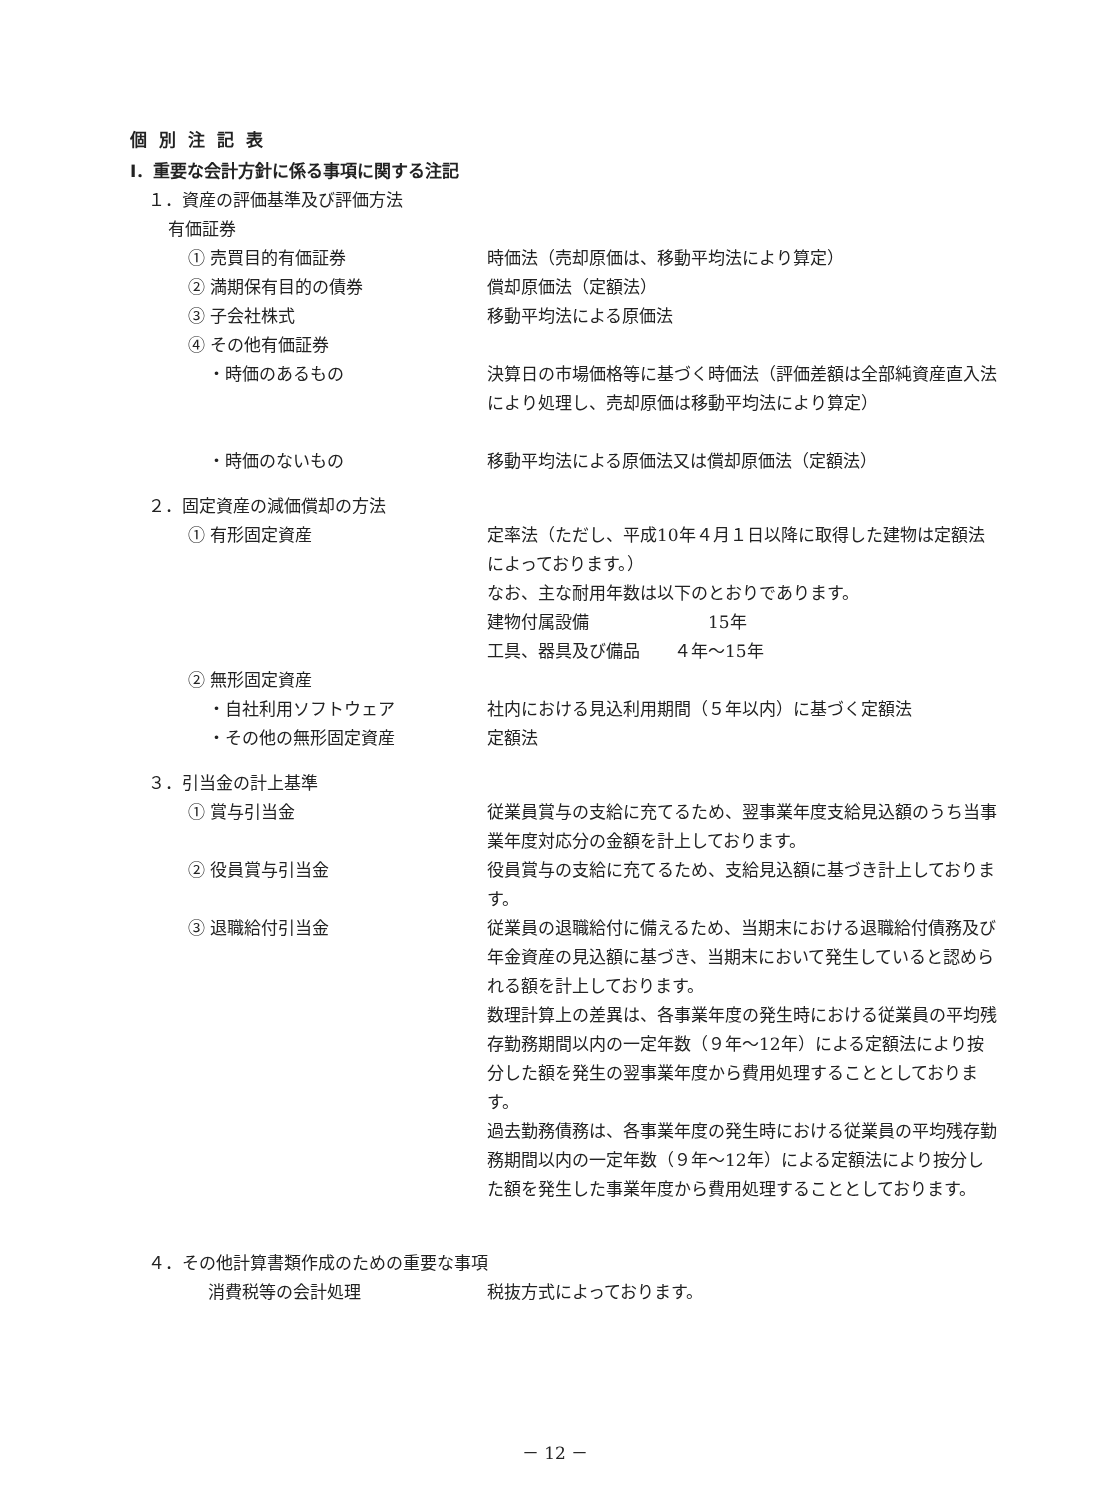個別注記表
Ⅰ．重要な会計方針に係る事項に関する注記
１．資産の評価基準及び評価方法
有価証券
① 売買目的有価証券 時価法（売却原価は、移動平均法により算定）
② 満期保有目的の債券 償却原価法（定額法）
③ 子会社株式 移動平均法による原価法
④ その他有価証券
・時価のあるもの 決算日の市場価格等に基づく時価法（評価差額は全部純資産直入法により処理し、売却原価は移動平均法により算定）
・時価のないもの 移動平均法による原価法又は償却原価法（定額法）
２．固定資産の減価償却の方法
① 有形固定資産 定率法（ただし、平成10年４月１日以降に取得した建物は定額法によっております。）
なお、主な耐用年数は以下のとおりであります。
建物付属設備　　　　　　　15年
工具、器具及び備品　　４年～15年
② 無形固定資産
・自社利用ソフトウェア 社内における見込利用期間（５年以内）に基づく定額法
・その他の無形固定資産 定額法
３．引当金の計上基準
① 賞与引当金 従業員賞与の支給に充てるため、翌事業年度支給見込額のうち当事業年度対応分の金額を計上しております。
② 役員賞与引当金 役員賞与の支給に充てるため、支給見込額に基づき計上しております。
③ 退職給付引当金 従業員の退職給付に備えるため、当期末における退職給付債務及び年金資産の見込額に基づき、当期末において発生していると認められる額を計上しております。
数理計算上の差異は、各事業年度の発生時における従業員の平均残存勤務期間以内の一定年数（９年～12年）による定額法により按分した額を発生の翌事業年度から費用処理することとしております。
過去勤務債務は、各事業年度の発生時における従業員の平均残存勤務期間以内の一定年数（９年～12年）による定額法により按分した額を発生した事業年度から費用処理することとしております。
４．その他計算書類作成のための重要な事項
消費税等の会計処理 税抜方式によっております。
－ 12 －